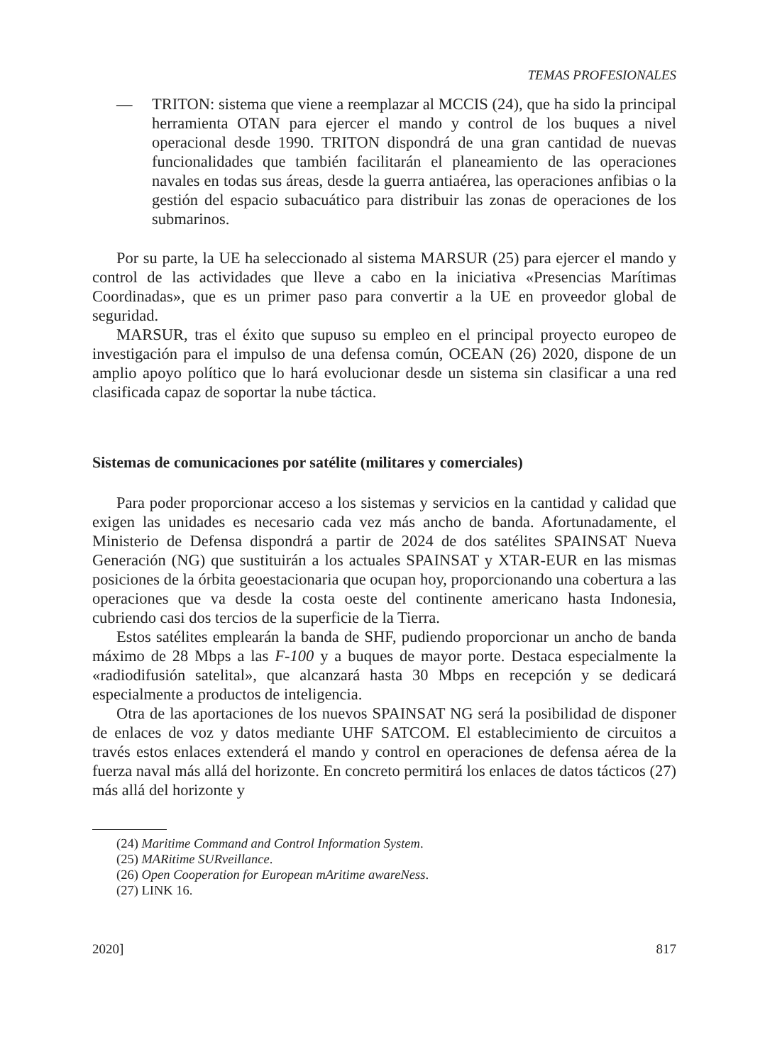TEMAS PROFESIONALES
— TRITON: sistema que viene a reemplazar al MCCIS (24), que ha sido la principal herramienta OTAN para ejercer el mando y control de los buques a nivel operacional desde 1990. TRITON dispondrá de una gran cantidad de nuevas funcionalidades que también facilitarán el planeamiento de las operaciones navales en todas sus áreas, desde la guerra antiaérea, las operaciones anfibias o la gestión del espacio subacuático para distribuir las zonas de operaciones de los submarinos.
Por su parte, la UE ha seleccionado al sistema MARSUR (25) para ejercer el mando y control de las actividades que lleve a cabo en la iniciativa «Presencias Marítimas Coordinadas», que es un primer paso para convertir a la UE en proveedor global de seguridad.
MARSUR, tras el éxito que supuso su empleo en el principal proyecto europeo de investigación para el impulso de una defensa común, OCEAN (26) 2020, dispone de un amplio apoyo político que lo hará evolucionar desde un sistema sin clasificar a una red clasificada capaz de soportar la nube táctica.
Sistemas de comunicaciones por satélite (militares y comerciales)
Para poder proporcionar acceso a los sistemas y servicios en la cantidad y calidad que exigen las unidades es necesario cada vez más ancho de banda. Afortunadamente, el Ministerio de Defensa dispondrá a partir de 2024 de dos satélites SPAINSAT Nueva Generación (NG) que sustituirán a los actuales SPAINSAT y XTAR-EUR en las mismas posiciones de la órbita geoestacionaria que ocupan hoy, proporcionando una cobertura a las operaciones que va desde la costa oeste del continente americano hasta Indonesia, cubriendo casi dos tercios de la superficie de la Tierra.
Estos satélites emplearán la banda de SHF, pudiendo proporcionar un ancho de banda máximo de 28 Mbps a las F-100 y a buques de mayor porte. Destaca especialmente la «radiodifusión satelital», que alcanzará hasta 30 Mbps en recepción y se dedicará especialmente a productos de inteligencia.
Otra de las aportaciones de los nuevos SPAINSAT NG será la posibilidad de disponer de enlaces de voz y datos mediante UHF SATCOM. El establecimiento de circuitos a través estos enlaces extenderá el mando y control en operaciones de defensa aérea de la fuerza naval más allá del horizonte. En concreto permitirá los enlaces de datos tácticos (27) más allá del horizonte y
(24) Maritime Command and Control Information System.
(25) MARitime SURveillance.
(26) Open Cooperation for European mAritime awareNess.
(27) LINK 16.
2020] 817